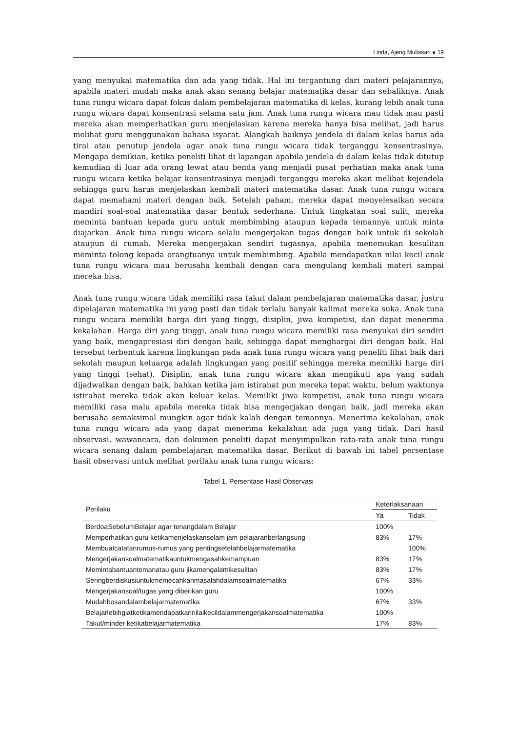Linda, Ajeng Muliasari ● 19
yang menyukai matematika dan ada yang tidak. Hal ini tergantung dari materi pelajarannya, apabila materi mudah maka anak akan senang belajar matematika dasar dan sebaliknya. Anak tuna rungu wicara dapat fokus dalam pembelajaran matematika di kelas, kurang lebih anak tuna rungu wicara dapat konsentrasi selama satu jam. Anak tuna rungu wicara mau tidak mau pasti mereka akan memperhatikan guru menjelaskan karena mereka hanya bisa melihat, jadi harus melihat guru menggunakan bahasa isyarat. Alangkah baiknya jendela di dalam kelas harus ada tirai atau penutup jendela agar anak tuna rungu wicara tidak terganggu konsentrasinya. Mengapa demikian, ketika peneliti lihat di lapangan apabila jendela di dalam kelas tidak ditutup kemudian di luar ada orang lewat atau benda yang menjadi pusat perhatian maka anak tuna rungu wicara ketika belajar konsentrasinya menjadi terganggu mereka akan melihat kejendela sehingga guru harus menjelaskan kembali materi matematika dasar. Anak tuna rungu wicara dapat memahami materi dengan baik. Setelah paham, mereka dapat menyelesaikan secara mandiri soal-soal matematika dasar bentuk sederhana. Untuk tingkatan soal sulit, mereka meminta bantuan kepada guru untuk membimbing ataupun kepada temannya untuk minta diajarkan. Anak tuna rungu wicara selalu mengerjakan tugas dengan baik untuk di sekolah ataupun di rumah. Mereka mengerjakan sendiri tugasnya, apabila menemukan kesulitan meminta tolong kepada orangtuanya untuk membimbing. Apabila mendapatkan nilai kecil anak tuna rungu wicara mau berusaha kembali dengan cara mengulang kembali materi sampai mereka bisa.
Anak tuna rungu wicara tidak memiliki rasa takut dalam pembelajaran matematika dasar, justru dipelajaran matematika ini yang pasti dan tidak terlalu banyak kalimat mereka suka. Anak tuna rungu wicara memiliki harga diri yang tinggi, disiplin, jiwa kompetisi, dan dapat menerima kekalahan. Harga diri yang tinggi, anak tuna rungu wicara memiliki rasa menyukai diri sendiri yang baik, mengapresiasi diri dengan baik, sehingga dapat menghargai diri dengan baik. Hal tersebut terbentuk karena lingkungan pada anak tuna rungu wicara yang peneliti lihat baik dari sekolah maupun keluarga adalah lingkungan yang positif sehingga mereka memiliki harga diri yang tinggi (sehat). Disiplin, anak tuna rungu wicara akan mengikuti apa yang sudah dijadwalkan dengan baik, bahkan ketika jam istirahat pun mereka tepat waktu, belum waktunya istirahat mereka tidak akan keluar kelas. Memiliki jiwa kompetisi, anak tuna rungu wicara memiliki rasa malu apabila mereka tidak bisa mengerjakan dengan baik, jadi mereka akan berusaha semaksimal mungkin agar tidak kalah dengan temannya. Menerima kekalahan, anak tuna rungu wicara ada yang dapat menerima kekalahan ada juga yang tidak. Dari hasil observasi, wawancara, dan dokumen peneliti dapat menyimpulkan rata-rata anak tuna rungu wicara senang dalam pembelajaran matematika dasar. Berikut di bawah ini tabel persentase hasil observasi untuk melihat perilaku anak tuna rungu wicara:
Tabel 1. Persentase Hasil Observasi
| Perilaku | Keterlaksanaan | |
| --- | --- | --- |
| | Ya | Tidak |
| BerdoaSebelumBelajar agar tenangdalam Belajar | 100% | |
| Memperhatikan guru ketikamenjelaskanselam jam pelajaranberlangsung | 83% | 17% |
| Membuatcatatanrumus-rumus yang pentingsetelahbelajarmatematika | | 100% |
| Mengerjakansoalmatematikauntukmengasahkemampuan | 83% | 17% |
| Memintabantuantemanatau guru jikamengalamikesulitan | 83% | 17% |
| Seringberdiskusiuntukmemecahkanmasalahdalamsoalmatematika | 67% | 33% |
| Mengerjakansoal/tugas yang diberikan guru | 100% | |
| Mudahbosandalambelajarmatematika | 67% | 33% |
| Belajarlebihgiatketikamendapatkannilaikecildalammengerjakansoalmatematika | 100% | |
| Takut/minder ketikabelajarmatematika | 17% | 83% |